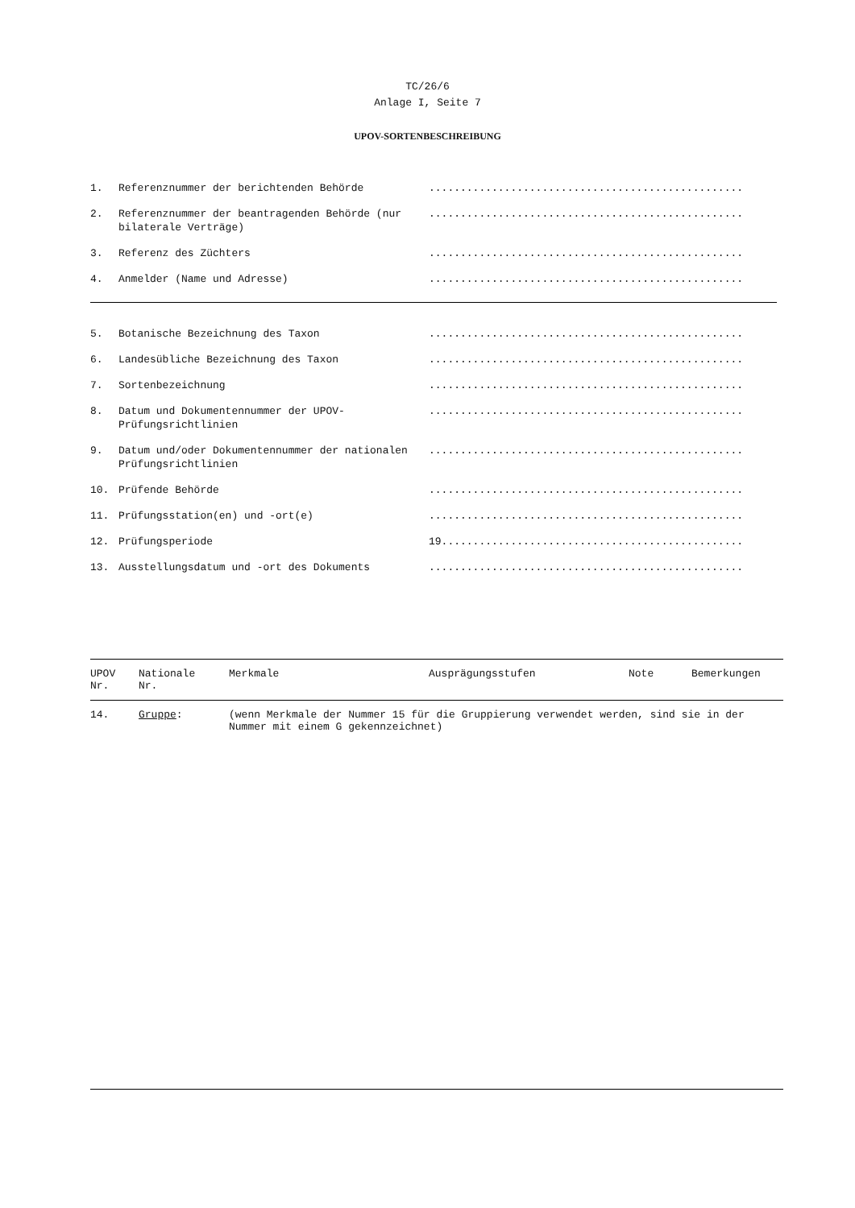TC/26/6
Anlage I, Seite 7
UPOV-SORTENBESCHREIBUNG
1. Referenznummer der berichtenden Behörde..................................................
2. Referenznummer der beantragenden Behörde (nur bilaterale Verträge)..................................................
3. Referenz des Züchters..................................................
4. Anmelder (Name und Adresse)..................................................
5. Botanische Bezeichnung des Taxon..................................................
6. Landesübliche Bezeichnung des Taxon..................................................
7. Sortenbezeichnung..................................................
8. Datum und Dokumentennummer der UPOV-Prüfungsrichtlinien..................................................
9. Datum und/oder Dokumentennummer der nationalen Prüfungsrichtlinien..................................................
10. Prüfende Behörde..................................................
11. Prüfungsstation(en) und -ort(e)..................................................
12. Prüfungsperiode 19................................................
13. Ausstellungsdatum und -ort des Dokuments..................................................
| UPOV Nr. | Nationale Nr. | Merkmale | Ausprägungsstufen | Note | Bemerkungen |
| --- | --- | --- | --- | --- | --- |
| 14. | Gruppe : | (wenn Merkmale der Nummer 15 für die Gruppierung verwendet werden, sind sie in der Nummer mit einem G gekennzeichnet) | | | |